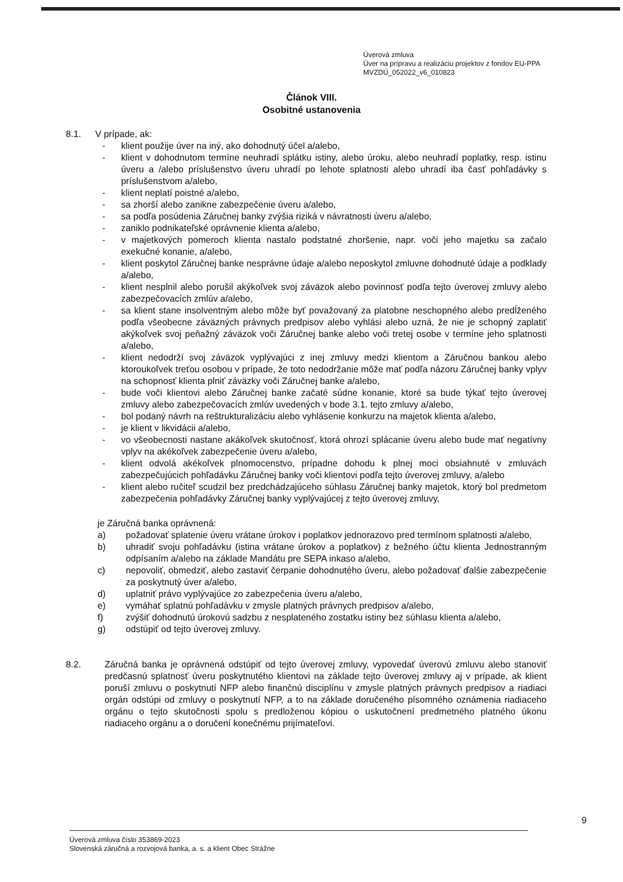Úverová zmluva
Úver na prípravu a realizáciu projektov z fondov EU-PPA
MVZDÚ_052022_v6_010823
Článok VIII.
Osobitné ustanovenia
8.1. V prípade, ak:
- klient použije úver na iný, ako dohodnutý účel a/alebo,
- klient v dohodnutom termíne neuhradí splátku istiny, alebo úroku, alebo neuhradí poplatky, resp. istinu úveru a /alebo príslušenstvo úveru uhradí po lehote splatnosti alebo uhradí iba časť pohľadávky s príslušenstvom a/alebo,
- klient neplatí poistné a/alebo,
- sa zhorší alebo zanikne zabezpečenie úveru a/alebo,
- sa podľa posúdenia Záručnej banky zvýšia riziká v návratnosti úveru a/alebo,
- zaniklo podnikateľské oprávnenie klienta a/alebo,
- v majetkových pomeroch klienta nastalo podstatné zhoršenie, napr. voči jeho majetku sa začalo exekučné konanie, a/alebo,
- klient poskytol Záručnej banke nesprávne údaje a/alebo neposkytol zmluvne dohodnuté údaje a podklady a/alebo,
- klient nesplnil alebo porušil akýkoľvek svoj záväzok alebo povinnosť podľa tejto úverovej zmluvy alebo zabezpečovacích zmlúv a/alebo,
- sa klient stane insolventným alebo môže byť považovaný za platobne neschopného alebo predĺženého podľa všeobecne záväzných právnych predpisov alebo vyhlási alebo uzná, že nie je schopný zaplatiť akýkoľvek svoj peňažný záväzok voči Záručnej banke alebo voči tretej osobe v termíne jeho splatnosti a/alebo,
- klient nedodrží svoj záväzok vyplývajúci z inej zmluvy medzi klientom a Záručnou bankou alebo ktoroukoľvek treťou osobou v prípade, že toto nedodržanie môže mať podľa názoru Záručnej banky vplyv na schopnosť klienta plniť záväzky voči Záručnej banke a/alebo,
- bude voči klientovi alebo Záručnej banke začaté súdne konanie, ktoré sa bude týkať tejto úverovej zmluvy alebo zabezpečovacích zmlúv uvedených v bode 3.1. tejto zmluvy a/alebo,
- bol podaný návrh na reštrukturalizáciu alebo vyhlásenie konkurzu na majetok klienta a/alebo,
- je klient v likvidácii a/alebo,
- vo všeobecnosti nastane akákoľvek skutočnosť, ktorá ohrozí splácanie úveru alebo bude mať negatívny vplyv na akékoľvek zabezpečenie úveru a/alebo,
- klient odvolá akékoľvek plnomocenstvo, prípadne dohodu k plnej moci obsiahnuté v zmluvách zabezpečujúcich pohľadávku Záručnej banky voči klientovi podľa tejto úverovej zmluvy, a/alebo
- klient alebo ručiteľ scudzil bez predchádzajúceho súhlasu Záručnej banky majetok, ktorý bol predmetom zabezpečenia pohľadávky Záručnej banky vyplývajúcej z tejto úverovej zmluvy,
je Záručná banka oprávnená:
a) požadovať splatenie úveru vrátane úrokov i poplatkov jednorazovo pred termínom splatnosti a/alebo,
b) uhradiť svoju pohľadávku (istina vrátane úrokov a poplatkov) z bežného účtu klienta Jednostranným odpísaním a/alebo na základe Mandátu pre SEPA inkaso a/alebo,
c) nepovoliť, obmedziť, alebo zastaviť čerpanie dohodnutého úveru, alebo požadovať ďalšie zabezpečenie za poskytnutý úver a/alebo,
d) uplatniť právo vyplývajúce zo zabezpečenia úveru a/alebo,
e) vymáhať splatnú pohľadávku v zmysle platných právnych predpisov a/alebo,
f) zvýšiť dohodnutú úrokovú sadzbu z nesplateného zostatku istiny bez súhlasu klienta a/alebo,
g) odstúpiť od tejto úverovej zmluvy.
8.2. Záručná banka je oprávnená odstúpiť od tejto úverovej zmluvy, vypovedať úverovú zmluvu alebo stanoviť predčasnú splatnosť úveru poskytnutého klientovi na základe tejto úverovej zmluvy aj v prípade, ak klient poruší zmluvu o poskytnutí NFP alebo finančnú disciplínu v zmysle platných právnych predpisov a riadiaci orgán odstúpi od zmluvy o poskytnutí NFP, a to na základe doručeného písomného oznámenia riadiaceho orgánu o tejto skutočnosti spolu s predloženou kópiou o uskutočnení predmetného platného úkonu riadiaceho orgánu a o doručení konečnému prijímateľovi.
9
Úverová zmluva číslo 353869-2023
Slovenská záručná a rozvojová banka, a. s. a klient Obec Strážne